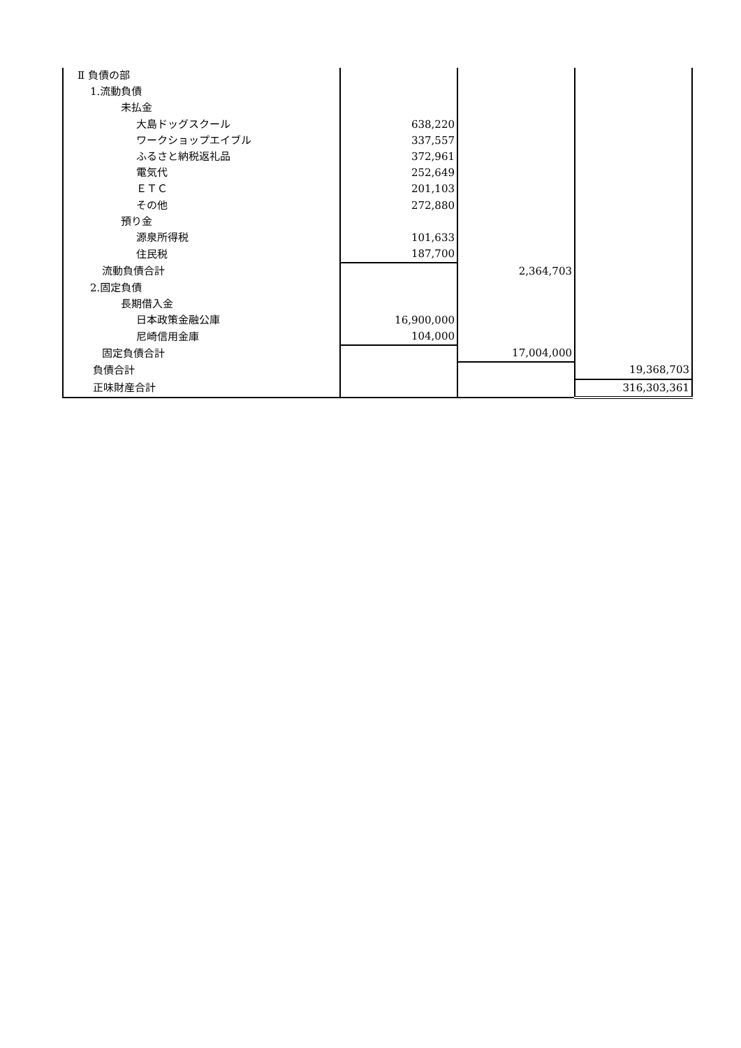| Ⅱ 負債の部 | | | |
| 1.流動負債 | | | |
| 未払金 | | | |
| 大島ドッグスクール | 638,220 | | |
| ワークショップエイブル | 337,557 | | |
| ふるさと納税返礼品 | 372,961 | | |
| 電気代 | 252,649 | | |
| ＥＴＣ | 201,103 | | |
| その他 | 272,880 | | |
| 預り金 | | | |
| 源泉所得税 | 101,633 | | |
| 住民税 | 187,700 | | |
| 流動負債合計 | | 2,364,703 | |
| 2.固定負債 | | | |
| 長期借入金 | | | |
| 日本政策金融公庫 | 16,900,000 | | |
| 尼崎信用金庫 | 104,000 | | |
| 固定負債合計 | | 17,004,000 | |
| 負債合計 | | | 19,368,703 |
| 正味財産合計 | | | 316,303,361 |